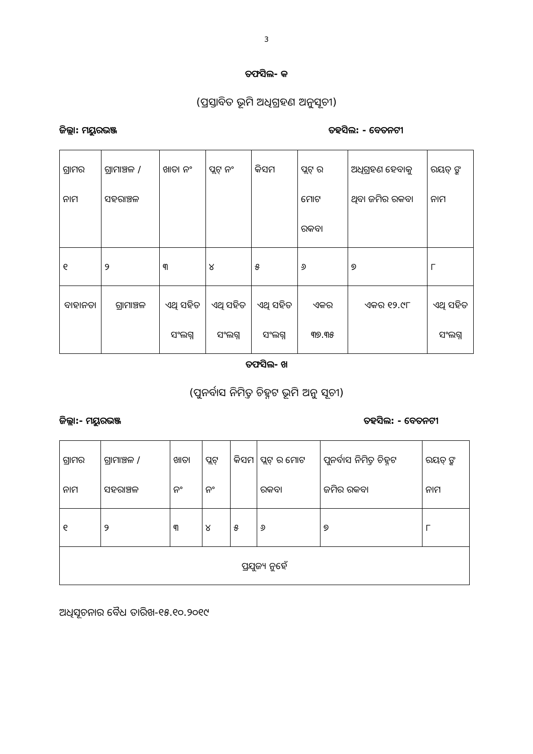3
ତଫସିଲ- କ
(ପ୍ରସ୍ତାବିତ ଭୂମି ଅଧିଗ୍ରହଣ ଅନୁସୂଚୀ)
ଜିଲ୍ଲା: ମୟୁରଭଞ୍ଜ ତହସିଲ: - ବେତନଟୀ
| ଗ୍ରାମର ନାମ | ଗ୍ରାମାଞ୍ଚଳ / ସହରାଞ୍ଚଳ | ଖାତା ନଂ | ପ୍ଲଟ୍ ନଂ | କିସମ | ପ୍ଲଟ୍ ର ମୋଟ ରକବା | ଅଧିଗ୍ରହଣ ହେବାକୁ ଥିବା ଜମିର ରକବା | ରୟତ୍ ଙ୍କ ନାମ |
| --- | --- | --- | --- | --- | --- | --- | --- |
| ୧ | ୨ | ୩ | ୪ | ୫ | ୬ | ୭ | ୮ |
| ବାହାନଡା | ଗ୍ରାମାଞ୍ଚଳ | ଏଥି ସହିତ ସଂଲଗ୍ନ | ଏଥି ସହିତ ସଂଲଗ୍ନ | ଏଥି ସହିତ ସଂଲଗ୍ନ | ଏକର ୩୭.୩୫ | ଏକର ୧୨.୯୮ | ଏଥି ସହିତ ସଂଲଗ୍ନ |
ତଫସିଲ- ଖ
(ପୁନର୍ବାସ ନିମିତ୍ତ ଚିହ୍ନଟ ଭୂମି ଅନୁ ସୂଚୀ)
ଜିଲ୍ଲା:- ମୟୁରଭଞ୍ଜ ତହସିଲ: - ବେତନଟୀ
| ଗ୍ରାମର ନାମ | ଗ୍ରାମାଞ୍ଚଳ / ସହରାଞ୍ଚଳ | ଖାତା ନଂ | ପ୍ଲଟ୍ ନଂ | କିସମ | ପ୍ଲଟ୍ ର ମୋଟ ରକବା | ପୁନର୍ବାସ ନିମିତ୍ତ ଚିହ୍ନଟ ଜମିର ରକବା | ରୟତ୍ ଙ୍କ ନାମ |
| --- | --- | --- | --- | --- | --- | --- | --- |
| ୧ | ୨ | ୩ | ୪ | ୫ | ୬ | ୭ | ୮ |
| ପ୍ରଯୁଜ୍ୟ ନୁହେଁ | | | | | | | |
ଅଧିସୂଚନାର ବୈଧ ତାରିଖ-୧୫.୧୦.୨୦୧୯